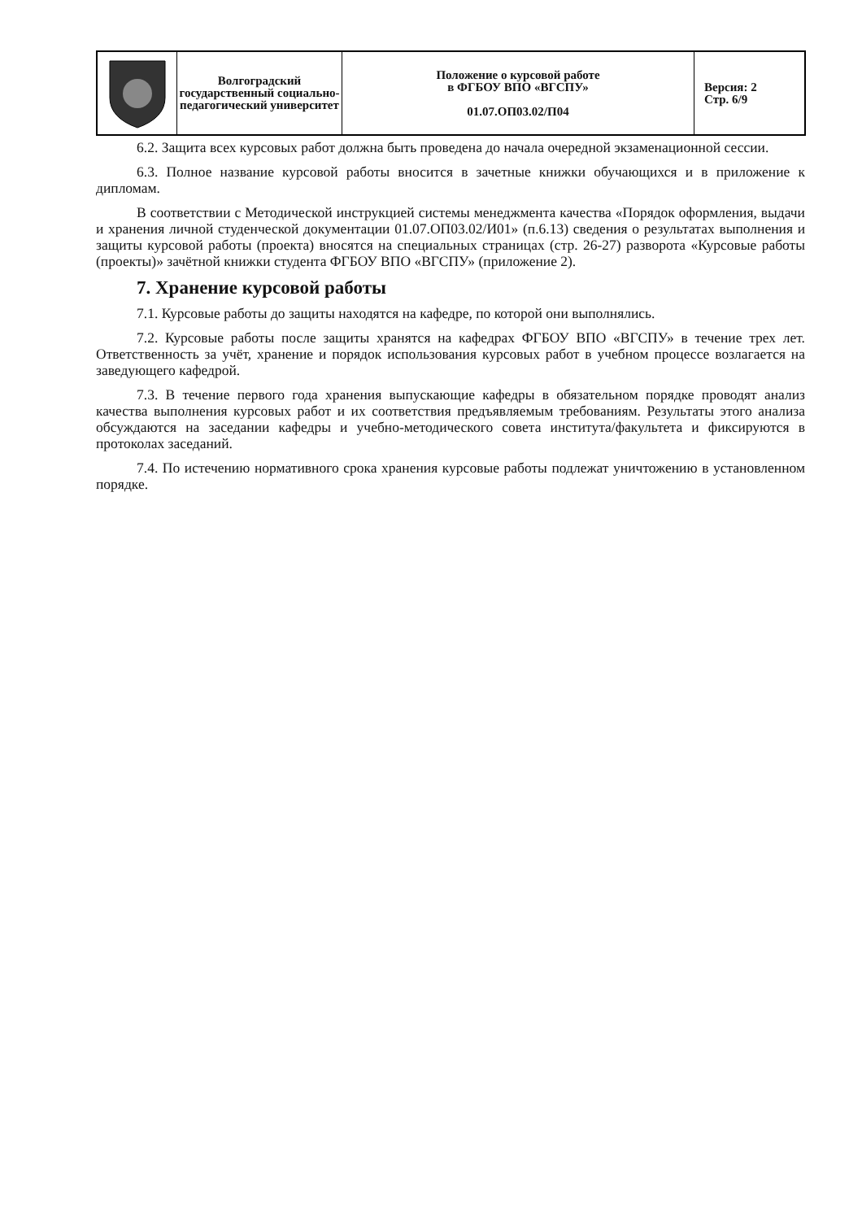| | Волгоградский государственный социально-педагогический университет | Положение о курсовой работе в ФГБОУ ВПО «ВГСПУ» 01.07.ОП03.02/П04 | Версия: 2 Стр. 6/9 |
6.2. Защита всех курсовых работ должна быть проведена до начала очередной экзаменационной сессии.
6.3. Полное название курсовой работы вносится в зачетные книжки обучающихся и в приложение к дипломам.
В соответствии с Методической инструкцией системы менеджмента качества «Порядок оформления, выдачи и хранения личной студенческой документации 01.07.ОП03.02/И01» (п.6.13) сведения о результатах выполнения и защиты курсовой работы (проекта) вносятся на специальных страницах (стр. 26-27) разворота «Курсовые работы (проекты)» зачётной книжки студента ФГБОУ ВПО «ВГСПУ» (приложение 2).
7. Хранение курсовой работы
7.1. Курсовые работы до защиты находятся на кафедре, по которой они выполнялись.
7.2. Курсовые работы после защиты хранятся на кафедрах ФГБОУ ВПО «ВГСПУ» в течение трех лет. Ответственность за учёт, хранение и порядок использования курсовых работ в учебном процессе возлагается на заведующего кафедрой.
7.3. В течение первого года хранения выпускающие кафедры в обязательном порядке проводят анализ качества выполнения курсовых работ и их соответствия предъявляемым требованиям. Результаты этого анализа обсуждаются на заседании кафедры и учебно-методического совета института/факультета и фиксируются в протоколах заседаний.
7.4. По истечению нормативного срока хранения курсовые работы подлежат уничтожению в установленном порядке.